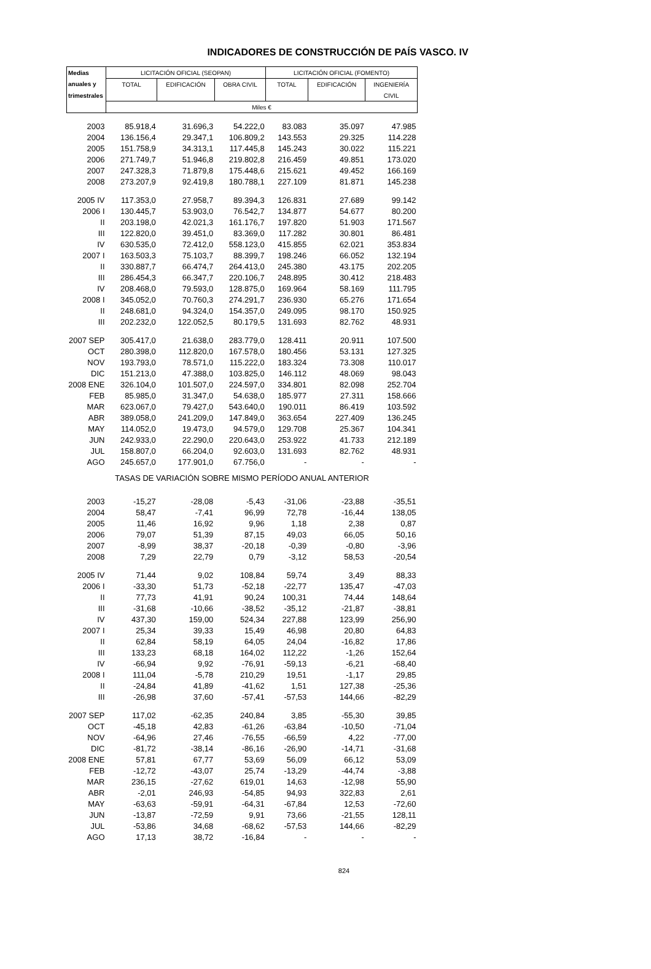INDICADORES DE CONSTRUCCIÓN DE PAÍS VASCO. IV
| Medias | LICITACIÓN OFICIAL (SEOPAN) | | | LICITACIÓN OFICIAL (FOMENTO) | | |
| --- | --- | --- | --- | --- | --- | --- |
| anuales y | TOTAL | EDIFICACIÓN | OBRA CIVIL | TOTAL | EDIFICACIÓN | INGENIERÍA |
| trimestrales | | | | | | CIVIL |
| | Miles € | | | | | |
| 2003 | 85.918,4 | 31.696,3 | 54.222,0 | 83.083 | 35.097 | 47.985 |
| 2004 | 136.156,4 | 29.347,1 | 106.809,2 | 143.553 | 29.325 | 114.228 |
| 2005 | 151.758,9 | 34.313,1 | 117.445,8 | 145.243 | 30.022 | 115.221 |
| 2006 | 271.749,7 | 51.946,8 | 219.802,8 | 216.459 | 49.851 | 173.020 |
| 2007 | 247.328,3 | 71.879,8 | 175.448,6 | 215.621 | 49.452 | 166.169 |
| 2008 | 273.207,9 | 92.419,8 | 180.788,1 | 227.109 | 81.871 | 145.238 |
| 2005 IV | 117.353,0 | 27.958,7 | 89.394,3 | 126.831 | 27.689 | 99.142 |
| 2006 I | 130.445,7 | 53.903,0 | 76.542,7 | 134.877 | 54.677 | 80.200 |
| II | 203.198,0 | 42.021,3 | 161.176,7 | 197.820 | 51.903 | 171.567 |
| III | 122.820,0 | 39.451,0 | 83.369,0 | 117.282 | 30.801 | 86.481 |
| IV | 630.535,0 | 72.412,0 | 558.123,0 | 415.855 | 62.021 | 353.834 |
| 2007 I | 163.503,3 | 75.103,7 | 88.399,7 | 198.246 | 66.052 | 132.194 |
| II | 330.887,7 | 66.474,7 | 264.413,0 | 245.380 | 43.175 | 202.205 |
| III | 286.454,3 | 66.347,7 | 220.106,7 | 248.895 | 30.412 | 218.483 |
| IV | 208.468,0 | 79.593,0 | 128.875,0 | 169.964 | 58.169 | 111.795 |
| 2008 I | 345.052,0 | 70.760,3 | 274.291,7 | 236.930 | 65.276 | 171.654 |
| II | 248.681,0 | 94.324,0 | 154.357,0 | 249.095 | 98.170 | 150.925 |
| III | 202.232,0 | 122.052,5 | 80.179,5 | 131.693 | 82.762 | 48.931 |
| 2007 SEP | 305.417,0 | 21.638,0 | 283.779,0 | 128.411 | 20.911 | 107.500 |
| OCT | 280.398,0 | 112.820,0 | 167.578,0 | 180.456 | 53.131 | 127.325 |
| NOV | 193.793,0 | 78.571,0 | 115.222,0 | 183.324 | 73.308 | 110.017 |
| DIC | 151.213,0 | 47.388,0 | 103.825,0 | 146.112 | 48.069 | 98.043 |
| 2008 ENE | 326.104,0 | 101.507,0 | 224.597,0 | 334.801 | 82.098 | 252.704 |
| FEB | 85.985,0 | 31.347,0 | 54.638,0 | 185.977 | 27.311 | 158.666 |
| MAR | 623.067,0 | 79.427,0 | 543.640,0 | 190.011 | 86.419 | 103.592 |
| ABR | 389.058,0 | 241.209,0 | 147.849,0 | 363.654 | 227.409 | 136.245 |
| MAY | 114.052,0 | 19.473,0 | 94.579,0 | 129.708 | 25.367 | 104.341 |
| JUN | 242.933,0 | 22.290,0 | 220.643,0 | 253.922 | 41.733 | 212.189 |
| JUL | 158.807,0 | 66.204,0 | 92.603,0 | 131.693 | 82.762 | 48.931 |
| AGO | 245.657,0 | 177.901,0 | 67.756,0 | - | - | - |
| TASAS DE VARIACIÓN SOBRE MISMO PERÍODO ANUAL ANTERIOR | | | | | | |
| 2003 | -15,27 | -28,08 | -5,43 | -31,06 | -23,88 | -35,51 |
| 2004 | 58,47 | -7,41 | 96,99 | 72,78 | -16,44 | 138,05 |
| 2005 | 11,46 | 16,92 | 9,96 | 1,18 | 2,38 | 0,87 |
| 2006 | 79,07 | 51,39 | 87,15 | 49,03 | 66,05 | 50,16 |
| 2007 | -8,99 | 38,37 | -20,18 | -0,39 | -0,80 | -3,96 |
| 2008 | 7,29 | 22,79 | 0,79 | -3,12 | 58,53 | -20,54 |
| 2005 IV | 71,44 | 9,02 | 108,84 | 59,74 | 3,49 | 88,33 |
| 2006 I | -33,30 | 51,73 | -52,18 | -22,77 | 135,47 | -47,03 |
| II | 77,73 | 41,91 | 90,24 | 100,31 | 74,44 | 148,64 |
| III | -31,68 | -10,66 | -38,52 | -35,12 | -21,87 | -38,81 |
| IV | 437,30 | 159,00 | 524,34 | 227,88 | 123,99 | 256,90 |
| 2007 I | 25,34 | 39,33 | 15,49 | 46,98 | 20,80 | 64,83 |
| II | 62,84 | 58,19 | 64,05 | 24,04 | -16,82 | 17,86 |
| III | 133,23 | 68,18 | 164,02 | 112,22 | -1,26 | 152,64 |
| IV | -66,94 | 9,92 | -76,91 | -59,13 | -6,21 | -68,40 |
| 2008 I | 111,04 | -5,78 | 210,29 | 19,51 | -1,17 | 29,85 |
| II | -24,84 | 41,89 | -41,62 | 1,51 | 127,38 | -25,36 |
| III | -26,98 | 37,60 | -57,41 | -57,53 | 144,66 | -82,29 |
| 2007 SEP | 117,02 | -62,35 | 240,84 | 3,85 | -55,30 | 39,85 |
| OCT | -45,18 | 42,83 | -61,26 | -63,84 | -10,50 | -71,04 |
| NOV | -64,96 | 27,46 | -76,55 | -66,59 | 4,22 | -77,00 |
| DIC | -81,72 | -38,14 | -86,16 | -26,90 | -14,71 | -31,68 |
| 2008 ENE | 57,81 | 67,77 | 53,69 | 56,09 | 66,12 | 53,09 |
| FEB | -12,72 | -43,07 | 25,74 | -13,29 | -44,74 | -3,88 |
| MAR | 236,15 | -27,62 | 619,01 | 14,63 | -12,98 | 55,90 |
| ABR | -2,01 | 246,93 | -54,85 | 94,93 | 322,83 | 2,61 |
| MAY | -63,63 | -59,91 | -64,31 | -67,84 | 12,53 | -72,60 |
| JUN | -13,87 | -72,59 | 9,91 | 73,66 | -21,55 | 128,11 |
| JUL | -53,86 | 34,68 | -68,62 | -57,53 | 144,66 | -82,29 |
| AGO | 17,13 | 38,72 | -16,84 | - | - | - |
824